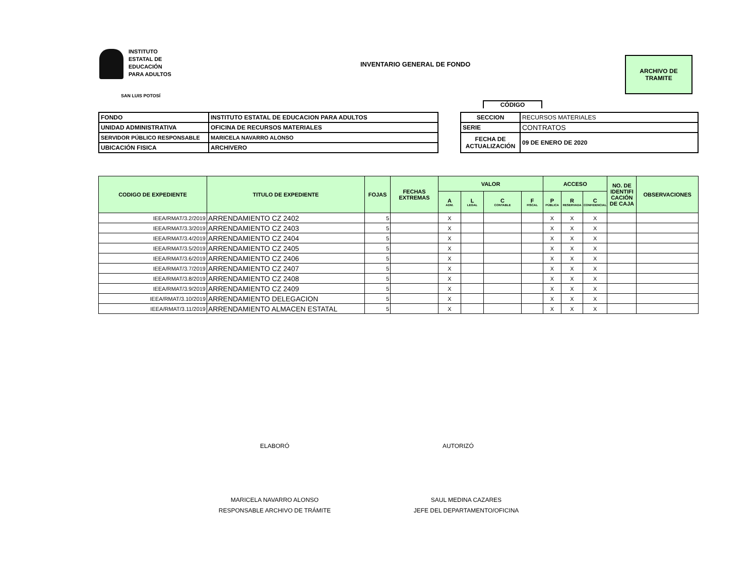INSTITUTO
ESTATAL DE
EDUCACIÓN
PARA ADULTOS
SAN LUIS POTOSÍ
INVENTARIO GENERAL DE FONDO
ARCHIVO DE
TRAMITE
CÓDIGO
| FONDO | INSTITUTO ESTATAL DE EDUCACION PARA ADULTOS |
| UNIDAD ADMINISTRATIVA | OFICINA DE RECURSOS MATERIALES |
| SERVIDOR PÚBLICO RESPONSABLE | MARICELA NAVARRO ALONSO |
| UBICACIÓN FISICA | ARCHIVERO |
| SECCION | RECURSOS MATERIALES |
| SERIE | CONTRATOS |
| FECHA DE ACTUALIZACIÓN | 09 DE ENERO DE 2020 |
| CODIGO DE EXPEDIENTE | TITULO DE EXPEDIENTE | FOJAS | FECHAS EXTREMAS | VALOR | | | | ACCESO | | | NO. DE IDENTIFI CACIÓN DE CAJA | OBSERVACIONES |
| --- | --- | --- | --- | --- | --- | --- | --- | --- | --- | --- | --- | --- |
| | | | | A ADM. | L LEGAL | C CONTABLE | F FISCAL | P PÚBLICA | R RESERVADA | C CONFIDENCIAL | | |
| IEEA/RMAT/3.2/2019 | ARRENDAMIENTO CZ 2402 | 5 | | X | | | | X | X | X | | |
| IEEA/RMAT/3.3/2019 | ARRENDAMIENTO CZ 2403 | 5 | | X | | | | X | X | X | | |
| IEEA/RMAT/3.4/2019 | ARRENDAMIENTO CZ 2404 | 5 | | X | | | | X | X | X | | |
| IEEA/RMAT/3.5/2019 | ARRENDAMIENTO CZ 2405 | 5 | | X | | | | X | X | X | | |
| IEEA/RMAT/3.6/2019 | ARRENDAMIENTO CZ 2406 | 5 | | X | | | | X | X | X | | |
| IEEA/RMAT/3.7/2019 | ARRENDAMIENTO CZ 2407 | 5 | | X | | | | X | X | X | | |
| IEEA/RMAT/3.8/2019 | ARRENDAMIENTO CZ 2408 | 5 | | X | | | | X | X | X | | |
| IEEA/RMAT/3.9/2019 | ARRENDAMIENTO CZ 2409 | 5 | | X | | | | X | X | X | | |
| IEEA/RMAT/3.10/2019 | ARRENDAMIENTO DELEGACION | 5 | | X | | | | X | X | X | | |
| IEEA/RMAT/3.11/2019 | ARRENDAMIENTO ALMACEN ESTATAL | 5 | | X | | | | X | X | X | | |
ELABORÓ AUTORIZÓ
MARICELA NAVARRO ALONSO
RESPONSABLE ARCHIVO DE TRÁMITE
SAUL MEDINA CAZARES
JEFE DEL DEPARTAMENTO/OFICINA